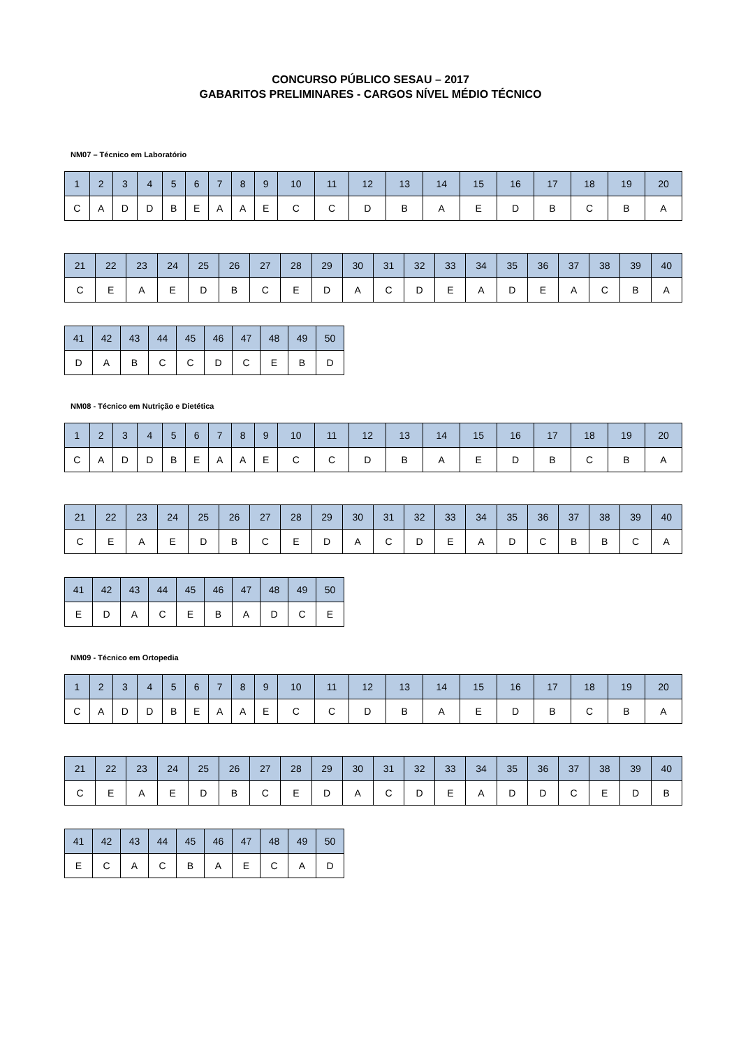CONCURSO PÚBLICO SESAU – 2017
GABARITOS PRELIMINARES - CARGOS NÍVEL MÉDIO TÉCNICO
NM07 – Técnico em Laboratório
| 1 | 2 | 3 | 4 | 5 | 6 | 7 | 8 | 9 | 10 | 11 | 12 | 13 | 14 | 15 | 16 | 17 | 18 | 19 | 20 |
| --- | --- | --- | --- | --- | --- | --- | --- | --- | --- | --- | --- | --- | --- | --- | --- | --- | --- | --- | --- |
| C | A | D | D | B | E | A | A | E | C | C | D | B | A | E | D | B | C | B | A |
| 21 | 22 | 23 | 24 | 25 | 26 | 27 | 28 | 29 | 30 | 31 | 32 | 33 | 34 | 35 | 36 | 37 | 38 | 39 | 40 |
| --- | --- | --- | --- | --- | --- | --- | --- | --- | --- | --- | --- | --- | --- | --- | --- | --- | --- | --- | --- |
| C | E | A | E | D | B | C | E | D | A | C | D | E | A | D | E | A | C | B | A |
| 41 | 42 | 43 | 44 | 45 | 46 | 47 | 48 | 49 | 50 |
| --- | --- | --- | --- | --- | --- | --- | --- | --- | --- |
| D | A | B | C | C | D | C | E | B | D |
NM08 - Técnico em Nutrição e Dietética
| 1 | 2 | 3 | 4 | 5 | 6 | 7 | 8 | 9 | 10 | 11 | 12 | 13 | 14 | 15 | 16 | 17 | 18 | 19 | 20 |
| --- | --- | --- | --- | --- | --- | --- | --- | --- | --- | --- | --- | --- | --- | --- | --- | --- | --- | --- | --- |
| C | A | D | D | B | E | A | A | E | C | C | D | B | A | E | D | B | C | B | A |
| 21 | 22 | 23 | 24 | 25 | 26 | 27 | 28 | 29 | 30 | 31 | 32 | 33 | 34 | 35 | 36 | 37 | 38 | 39 | 40 |
| --- | --- | --- | --- | --- | --- | --- | --- | --- | --- | --- | --- | --- | --- | --- | --- | --- | --- | --- | --- |
| C | E | A | E | D | B | C | E | D | A | C | D | E | A | D | C | B | B | C | A |
| 41 | 42 | 43 | 44 | 45 | 46 | 47 | 48 | 49 | 50 |
| --- | --- | --- | --- | --- | --- | --- | --- | --- | --- |
| E | D | A | C | E | B | A | D | C | E |
NM09 - Técnico em Ortopedia
| 1 | 2 | 3 | 4 | 5 | 6 | 7 | 8 | 9 | 10 | 11 | 12 | 13 | 14 | 15 | 16 | 17 | 18 | 19 | 20 |
| --- | --- | --- | --- | --- | --- | --- | --- | --- | --- | --- | --- | --- | --- | --- | --- | --- | --- | --- | --- |
| C | A | D | D | B | E | A | A | E | C | C | D | B | A | E | D | B | C | B | A |
| 21 | 22 | 23 | 24 | 25 | 26 | 27 | 28 | 29 | 30 | 31 | 32 | 33 | 34 | 35 | 36 | 37 | 38 | 39 | 40 |
| --- | --- | --- | --- | --- | --- | --- | --- | --- | --- | --- | --- | --- | --- | --- | --- | --- | --- | --- | --- |
| C | E | A | E | D | B | C | E | D | A | C | D | E | A | D | D | C | E | D | B |
| 41 | 42 | 43 | 44 | 45 | 46 | 47 | 48 | 49 | 50 |
| --- | --- | --- | --- | --- | --- | --- | --- | --- | --- |
| E | C | A | C | B | A | E | C | A | D |